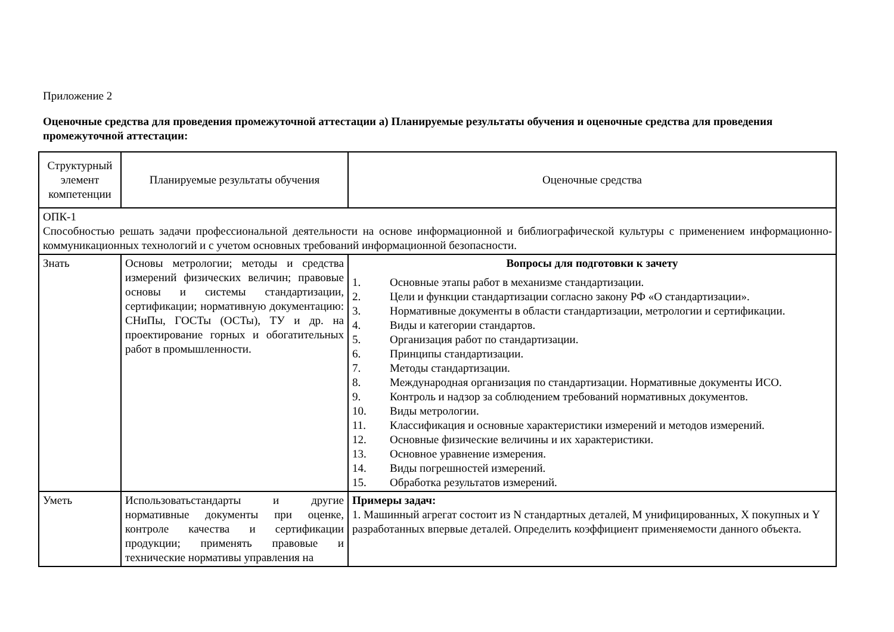Приложение 2
Оценочные средства для проведения промежуточной аттестации а) Планируемые результаты обучения и оценочные средства для проведения промежуточной аттестации:
| Структурный элемент компетенции | Планируемые результаты обучения | Оценочные средства |
| ОПК-1 Способностью решать задачи профессиональной деятельности на основе информационной и библиографической культуры с применением информационно-коммуникационных технологий и с учетом основных требований информационной безопасности. | | |
| Знать | Основы метрологии; методы и средства измерений физических величин; правовые основы и системы стандартизации, сертификации; нормативную документацию: СНиПы, ГОСТы (ОСТы), ТУ и др. на проектирование горных и обогатительных работ в промышленности. | Вопросы для подготовки к зачету 1. Основные этапы работ в механизме стандартизации. 2. Цели и функции стандартизации согласно закону РФ «О стандартизации». 3. Нормативные документы в области стандартизации, метрологии и сертификации. 4. Виды и категории стандартов. 5. Организация работ по стандартизации. 6. Принципы стандартизации. 7. Методы стандартизации. 8. Международная организация по стандартизации. Нормативные документы ИСО. 9. Контроль и надзор за соблюдением требований нормативных документов. 10. Виды метрологии. 11. Классификация и основные характеристики измерений и методов измерений. 12. Основные физические величины и их характеристики. 13. Основное уравнение измерения. 14. Виды погрешностей измерений. 15. Обработка результатов измерений. |
| Уметь | Использоватьстандарты и другие нормативные документы при оценке, контроле качества и сертификации продукции; применять правовые и технические нормативы управления на | Примеры задач: 1. Машинный агрегат состоит из N стандартных деталей, M унифицированных, X покупных и Y разработанных впервые деталей. Определить коэффициент применяемости данного объекта. |